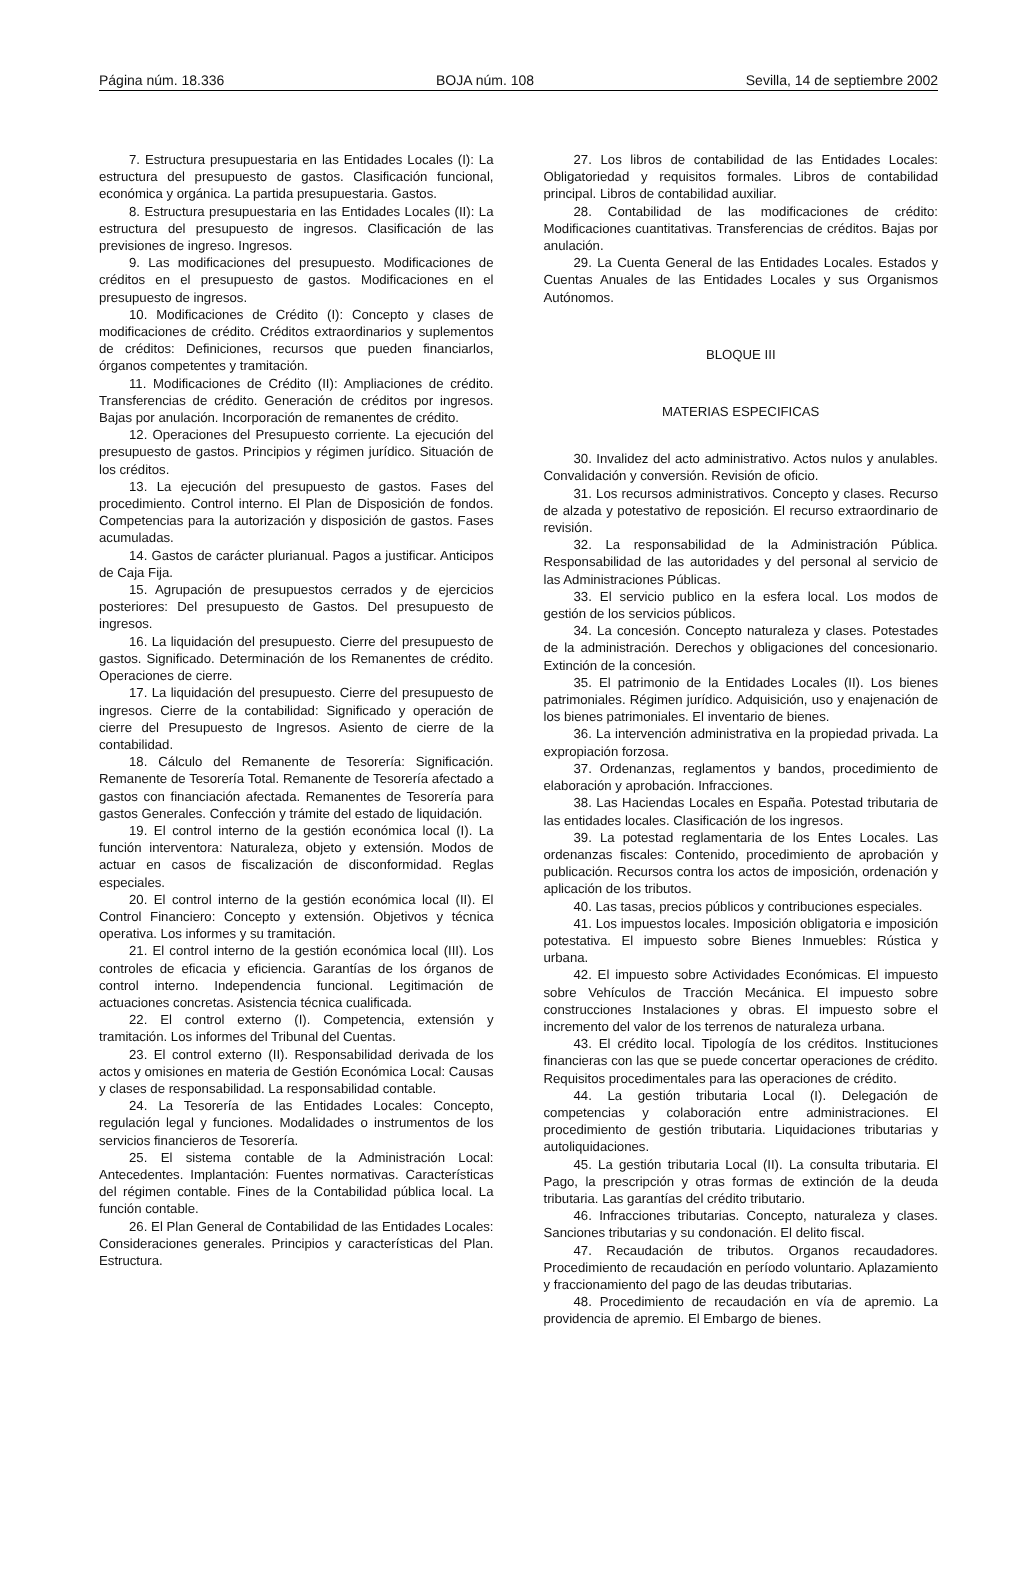Página núm. 18.336 BOJA núm. 108 Sevilla, 14 de septiembre 2002
7. Estructura presupuestaria en las Entidades Locales (I): La estructura del presupuesto de gastos. Clasificación funcional, económica y orgánica. La partida presupuestaria. Gastos.
8. Estructura presupuestaria en las Entidades Locales (II): La estructura del presupuesto de ingresos. Clasificación de las previsiones de ingreso. Ingresos.
9. Las modificaciones del presupuesto. Modificaciones de créditos en el presupuesto de gastos. Modificaciones en el presupuesto de ingresos.
10. Modificaciones de Crédito (I): Concepto y clases de modificaciones de crédito. Créditos extraordinarios y suplementos de créditos: Definiciones, recursos que pueden financiarlos, órganos competentes y tramitación.
11. Modificaciones de Crédito (II): Ampliaciones de crédito. Transferencias de crédito. Generación de créditos por ingresos. Bajas por anulación. Incorporación de remanentes de crédito.
12. Operaciones del Presupuesto corriente. La ejecución del presupuesto de gastos. Principios y régimen jurídico. Situación de los créditos.
13. La ejecución del presupuesto de gastos. Fases del procedimiento. Control interno. El Plan de Disposición de fondos. Competencias para la autorización y disposición de gastos. Fases acumuladas.
14. Gastos de carácter plurianual. Pagos a justificar. Anticipos de Caja Fija.
15. Agrupación de presupuestos cerrados y de ejercicios posteriores: Del presupuesto de Gastos. Del presupuesto de ingresos.
16. La liquidación del presupuesto. Cierre del presupuesto de gastos. Significado. Determinación de los Remanentes de crédito. Operaciones de cierre.
17. La liquidación del presupuesto. Cierre del presupuesto de ingresos. Cierre de la contabilidad: Significado y operación de cierre del Presupuesto de Ingresos. Asiento de cierre de la contabilidad.
18. Cálculo del Remanente de Tesorería: Significación. Remanente de Tesorería Total. Remanente de Tesorería afectado a gastos con financiación afectada. Remanentes de Tesorería para gastos Generales. Confección y trámite del estado de liquidación.
19. El control interno de la gestión económica local (I). La función interventora: Naturaleza, objeto y extensión. Modos de actuar en casos de fiscalización de disconformidad. Reglas especiales.
20. El control interno de la gestión económica local (II). El Control Financiero: Concepto y extensión. Objetivos y técnica operativa. Los informes y su tramitación.
21. El control interno de la gestión económica local (III). Los controles de eficacia y eficiencia. Garantías de los órganos de control interno. Independencia funcional. Legitimación de actuaciones concretas. Asistencia técnica cualificada.
22. El control externo (I). Competencia, extensión y tramitación. Los informes del Tribunal del Cuentas.
23. El control externo (II). Responsabilidad derivada de los actos y omisiones en materia de Gestión Económica Local: Causas y clases de responsabilidad. La responsabilidad contable.
24. La Tesorería de las Entidades Locales: Concepto, regulación legal y funciones. Modalidades o instrumentos de los servicios financieros de Tesorería.
25. El sistema contable de la Administración Local: Antecedentes. Implantación: Fuentes normativas. Características del régimen contable. Fines de la Contabilidad pública local. La función contable.
26. El Plan General de Contabilidad de las Entidades Locales: Consideraciones generales. Principios y características del Plan. Estructura.
27. Los libros de contabilidad de las Entidades Locales: Obligatoriedad y requisitos formales. Libros de contabilidad principal. Libros de contabilidad auxiliar.
28. Contabilidad de las modificaciones de crédito: Modificaciones cuantitativas. Transferencias de créditos. Bajas por anulación.
29. La Cuenta General de las Entidades Locales. Estados y Cuentas Anuales de las Entidades Locales y sus Organismos Autónomos.
BLOQUE III
MATERIAS ESPECIFICAS
30. Invalidez del acto administrativo. Actos nulos y anulables. Convalidación y conversión. Revisión de oficio.
31. Los recursos administrativos. Concepto y clases. Recurso de alzada y potestativo de reposición. El recurso extraordinario de revisión.
32. La responsabilidad de la Administración Pública. Responsabilidad de las autoridades y del personal al servicio de las Administraciones Públicas.
33. El servicio publico en la esfera local. Los modos de gestión de los servicios públicos.
34. La concesión. Concepto naturaleza y clases. Potestades de la administración. Derechos y obligaciones del concesionario. Extinción de la concesión.
35. El patrimonio de la Entidades Locales (II). Los bienes patrimoniales. Régimen jurídico. Adquisición, uso y enajenación de los bienes patrimoniales. El inventario de bienes.
36. La intervención administrativa en la propiedad privada. La expropiación forzosa.
37. Ordenanzas, reglamentos y bandos, procedimiento de elaboración y aprobación. Infracciones.
38. Las Haciendas Locales en España. Potestad tributaria de las entidades locales. Clasificación de los ingresos.
39. La potestad reglamentaria de los Entes Locales. Las ordenanzas fiscales: Contenido, procedimiento de aprobación y publicación. Recursos contra los actos de imposición, ordenación y aplicación de los tributos.
40. Las tasas, precios públicos y contribuciones especiales.
41. Los impuestos locales. Imposición obligatoria e imposición potestativa. El impuesto sobre Bienes Inmuebles: Rústica y urbana.
42. El impuesto sobre Actividades Económicas. El impuesto sobre Vehículos de Tracción Mecánica. El impuesto sobre construcciones Instalaciones y obras. El impuesto sobre el incremento del valor de los terrenos de naturaleza urbana.
43. El crédito local. Tipología de los créditos. Instituciones financieras con las que se puede concertar operaciones de crédito. Requisitos procedimentales para las operaciones de crédito.
44. La gestión tributaria Local (I). Delegación de competencias y colaboración entre administraciones. El procedimiento de gestión tributaria. Liquidaciones tributarias y autoliquidaciones.
45. La gestión tributaria Local (II). La consulta tributaria. El Pago, la prescripción y otras formas de extinción de la deuda tributaria. Las garantías del crédito tributario.
46. Infracciones tributarias. Concepto, naturaleza y clases. Sanciones tributarias y su condonación. El delito fiscal.
47. Recaudación de tributos. Organos recaudadores. Procedimiento de recaudación en período voluntario. Aplazamiento y fraccionamiento del pago de las deudas tributarias.
48. Procedimiento de recaudación en vía de apremio. La providencia de apremio. El Embargo de bienes.